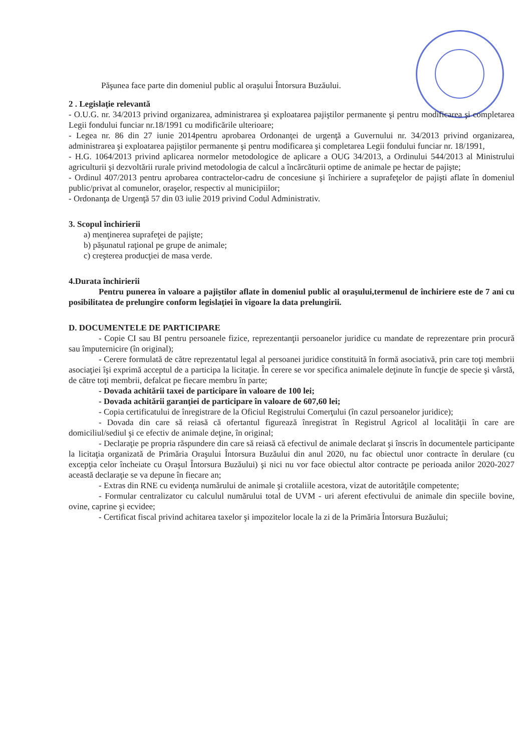Păşunea face parte din domeniul public al oraşului Întorsura Buzăului.
2 . Legislaţie relevantă
- O.U.G. nr. 34/2013 privind organizarea, administrarea şi exploatarea pajiştilor permanente şi pentru modificarea şi completarea Legii fondului funciar nr.18/1991 cu modificările ulterioare;
- Legea nr. 86 din 27 iunie 2014pentru aprobarea Ordonanţei de urgenţă a Guvernului nr. 34/2013 privind organizarea, administrarea şi exploatarea pajiştilor permanente şi pentru modificarea şi completarea Legii fondului funciar nr. 18/1991,
- H.G. 1064/2013 privind aplicarea normelor metodologice de aplicare a OUG 34/2013, a Ordinului 544/2013 al Ministrului agriculturii şi dezvoltării rurale privind metodologia de calcul a încărcăturii optime de animale pe hectar de pajişte;
- Ordinul 407/2013 pentru aprobarea contractelor-cadru de concesiune şi închiriere a suprafeţelor de pajişti aflate în domeniul public/privat al comunelor, oraşelor, respectiv al municipiilor;
- Ordonanţa de Urgenţă 57 din 03 iulie 2019 privind Codul Administrativ.
3. Scopul închirierii
a) menţinerea suprafeţei de pajişte;
b) păşunatul raţional pe grupe de animale;
c) creşterea producţiei de masa verde.
4.Durata închirierii
Pentru punerea în valoare a pajiştilor aflate în domeniul public al oraşului,termenul de închiriere este de 7 ani cu posibilitatea de prelungire conform legislaţiei în vigoare la data prelungirii.
D. DOCUMENTELE DE PARTICIPARE
- Copie CI sau BI pentru persoanele fizice, reprezentanţii persoanelor juridice cu mandate de reprezentare prin procură sau împuternicire (în original);
- Cerere formulată de către reprezentatul legal al persoanei juridice constituită în formă asociativă, prin care toţi membrii asociaţiei îşi exprimă acceptul de a participa la licitaţie. În cerere se vor specifica animalele deţinute în funcţie de specie şi vârstă, de către toţi membrii, defalcat pe fiecare membru în parte;
- Dovada achitării taxei de participare în valoare de 100 lei;
- Dovada achitării garanţiei de participare în valoare de 607,60 lei;
- Copia certificatului de înregistrare de la Oficiul Registrului Comerţului (în cazul persoanelor juridice);
- Dovada din care să reiasă că ofertantul figurează înregistrat în Registrul Agricol al localităţii în care are domiciliul/sediul şi ce efectiv de animale deţine, în original;
- Declaraţie pe propria răspundere din care să reiasă că efectivul de animale declarat şi înscris în documentele participante la licitaţia organizată de Primăria Oraşului Întorsura Buzăului din anul 2020, nu fac obiectul unor contracte în derulare (cu excepţia celor încheiate cu Oraşul Întorsura Buzăului) şi nici nu vor face obiectul altor contracte pe perioada anilor 2020-2027 această declaraţie se va depune în fiecare an;
- Extras din RNE cu evidenţa numărului de animale şi crotaliile acestora, vizat de autorităţile competente;
- Formular centralizator cu calculul numărului total de UVM - uri aferent efectivului de animale din speciile bovine, ovine, caprine şi ecvidee;
- Certificat fiscal privind achitarea taxelor şi impozitelor locale la zi de la Primăria Întorsura Buzăului;